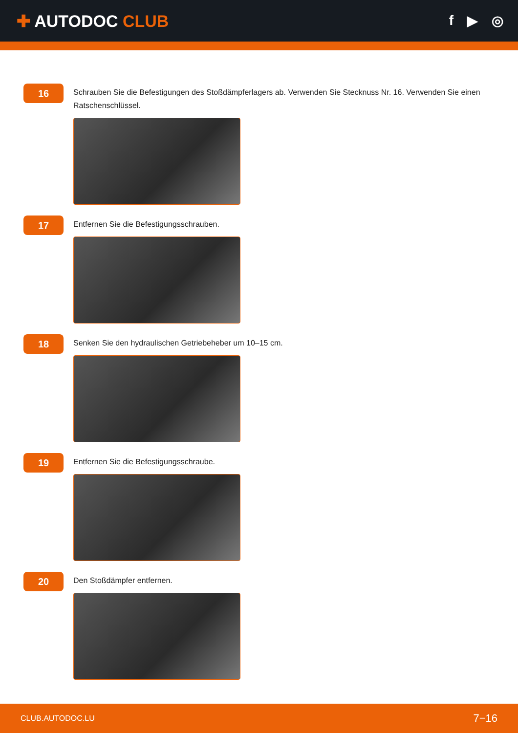✚ AUTODOC CLUB
f ▶ ◎
16
Schrauben Sie die Befestigungen des Stoßdämpferlagers ab. Verwenden Sie Stecknuss Nr. 16. Verwenden Sie einen Ratschenschlüssel.
17
Entfernen Sie die Befestigungsschrauben.
18
Senken Sie den hydraulischen Getriebeheber um 10–15 cm.
19
Entfernen Sie die Befestigungsschraube.
20
Den Stoßdämpfer entfernen.
CLUB.AUTODOC.LU 7−16